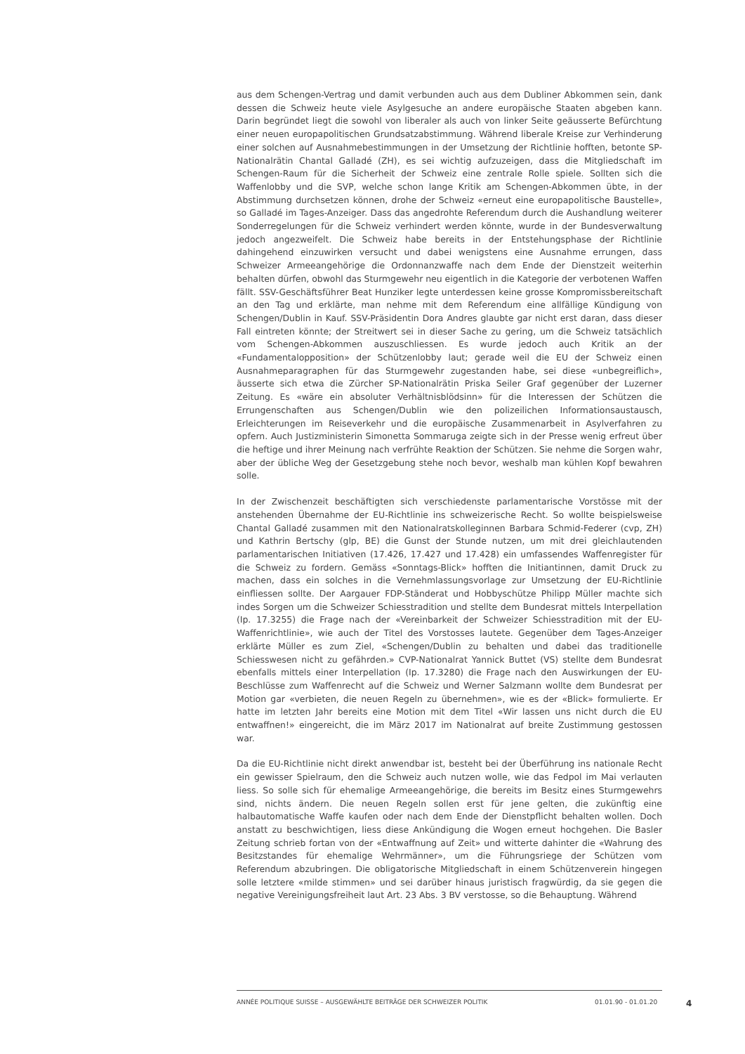aus dem Schengen-Vertrag und damit verbunden auch aus dem Dubliner Abkommen sein, dank dessen die Schweiz heute viele Asylgesuche an andere europäische Staaten abgeben kann. Darin begründet liegt die sowohl von liberaler als auch von linker Seite geäusserte Befürchtung einer neuen europapolitischen Grundsatzabstimmung. Während liberale Kreise zur Verhinderung einer solchen auf Ausnahmebestimmungen in der Umsetzung der Richtlinie hofften, betonte SP-Nationalrätin Chantal Galladé (ZH), es sei wichtig aufzuzeigen, dass die Mitgliedschaft im Schengen-Raum für die Sicherheit der Schweiz eine zentrale Rolle spiele. Sollten sich die Waffenlobby und die SVP, welche schon lange Kritik am Schengen-Abkommen übte, in der Abstimmung durchsetzen können, drohe der Schweiz «erneut eine europapolitische Baustelle», so Galladé im Tages-Anzeiger. Dass das angedrohte Referendum durch die Aushandlung weiterer Sonderregelungen für die Schweiz verhindert werden könnte, wurde in der Bundesverwaltung jedoch angezweifelt. Die Schweiz habe bereits in der Entstehungsphase der Richtlinie dahingehend einzuwirken versucht und dabei wenigstens eine Ausnahme errungen, dass Schweizer Armeeangehörige die Ordonnanzwaffe nach dem Ende der Dienstzeit weiterhin behalten dürfen, obwohl das Sturmgewehr neu eigentlich in die Kategorie der verbotenen Waffen fällt. SSV-Geschäftsführer Beat Hunziker legte unterdessen keine grosse Kompromissbereitschaft an den Tag und erklärte, man nehme mit dem Referendum eine allfällige Kündigung von Schengen/Dublin in Kauf. SSV-Präsidentin Dora Andres glaubte gar nicht erst daran, dass dieser Fall eintreten könnte; der Streitwert sei in dieser Sache zu gering, um die Schweiz tatsächlich vom Schengen-Abkommen auszuschliessen. Es wurde jedoch auch Kritik an der «Fundamentalopposition» der Schützenlobby laut; gerade weil die EU der Schweiz einen Ausnahmeparagraphen für das Sturmgewehr zugestanden habe, sei diese «unbegreiflich», äusserte sich etwa die Zürcher SP-Nationalrätin Priska Seiler Graf gegenüber der Luzerner Zeitung. Es «wäre ein absoluter Verhältnisblödsinn» für die Interessen der Schützen die Errungenschaften aus Schengen/Dublin wie den polizeilichen Informationsaustausch, Erleichterungen im Reiseverkehr und die europäische Zusammenarbeit in Asylverfahren zu opfern. Auch Justizministerin Simonetta Sommaruga zeigte sich in der Presse wenig erfreut über die heftige und ihrer Meinung nach verfrühte Reaktion der Schützen. Sie nehme die Sorgen wahr, aber der übliche Weg der Gesetzgebung stehe noch bevor, weshalb man kühlen Kopf bewahren solle.
In der Zwischenzeit beschäftigten sich verschiedenste parlamentarische Vorstösse mit der anstehenden Übernahme der EU-Richtlinie ins schweizerische Recht. So wollte beispielsweise Chantal Galladé zusammen mit den Nationalratskolleginnen Barbara Schmid-Federer (cvp, ZH) und Kathrin Bertschy (glp, BE) die Gunst der Stunde nutzen, um mit drei gleichlautenden parlamentarischen Initiativen (17.426, 17.427 und 17.428) ein umfassendes Waffenregister für die Schweiz zu fordern. Gemäss «Sonntags-Blick» hofften die Initiantinnen, damit Druck zu machen, dass ein solches in die Vernehmlassungsvorlage zur Umsetzung der EU-Richtlinie einfliessen sollte. Der Aargauer FDP-Ständerat und Hobbyschütze Philipp Müller machte sich indes Sorgen um die Schweizer Schiesstradition und stellte dem Bundesrat mittels Interpellation (Ip. 17.3255) die Frage nach der «Vereinbarkeit der Schweizer Schiesstradition mit der EU-Waffenrichtlinie», wie auch der Titel des Vorstosses lautete. Gegenüber dem Tages-Anzeiger erklärte Müller es zum Ziel, «Schengen/Dublin zu behalten und dabei das traditionelle Schiesswesen nicht zu gefährden.» CVP-Nationalrat Yannick Buttet (VS) stellte dem Bundesrat ebenfalls mittels einer Interpellation (Ip. 17.3280) die Frage nach den Auswirkungen der EU-Beschlüsse zum Waffenrecht auf die Schweiz und Werner Salzmann wollte dem Bundesrat per Motion gar «verbieten, die neuen Regeln zu übernehmen», wie es der «Blick» formulierte. Er hatte im letzten Jahr bereits eine Motion mit dem Titel «Wir lassen uns nicht durch die EU entwaffnen!» eingereicht, die im März 2017 im Nationalrat auf breite Zustimmung gestossen war.
Da die EU-Richtlinie nicht direkt anwendbar ist, besteht bei der Überführung ins nationale Recht ein gewisser Spielraum, den die Schweiz auch nutzen wolle, wie das Fedpol im Mai verlauten liess. So solle sich für ehemalige Armeeangehörige, die bereits im Besitz eines Sturmgewehrs sind, nichts ändern. Die neuen Regeln sollen erst für jene gelten, die zukünftig eine halbautomatische Waffe kaufen oder nach dem Ende der Dienstpflicht behalten wollen. Doch anstatt zu beschwichtigen, liess diese Ankündigung die Wogen erneut hochgehen. Die Basler Zeitung schrieb fortan von der «Entwaffnung auf Zeit» und witterte dahinter die «Wahrung des Besitzstandes für ehemalige Wehrmänner», um die Führungsriege der Schützen vom Referendum abzubringen. Die obligatorische Mitgliedschaft in einem Schützenverein hingegen solle letztere «milde stimmen» und sei darüber hinaus juristisch fragwürdig, da sie gegen die negative Vereinigungsfreiheit laut Art. 23 Abs. 3 BV verstosse, so die Behauptung. Während
ANNÉE POLITIQUE SUISSE – AUSGEWÄHLTE BEITRÄGE DER SCHWEIZER POLITIK 01.01.90 - 01.01.20 4